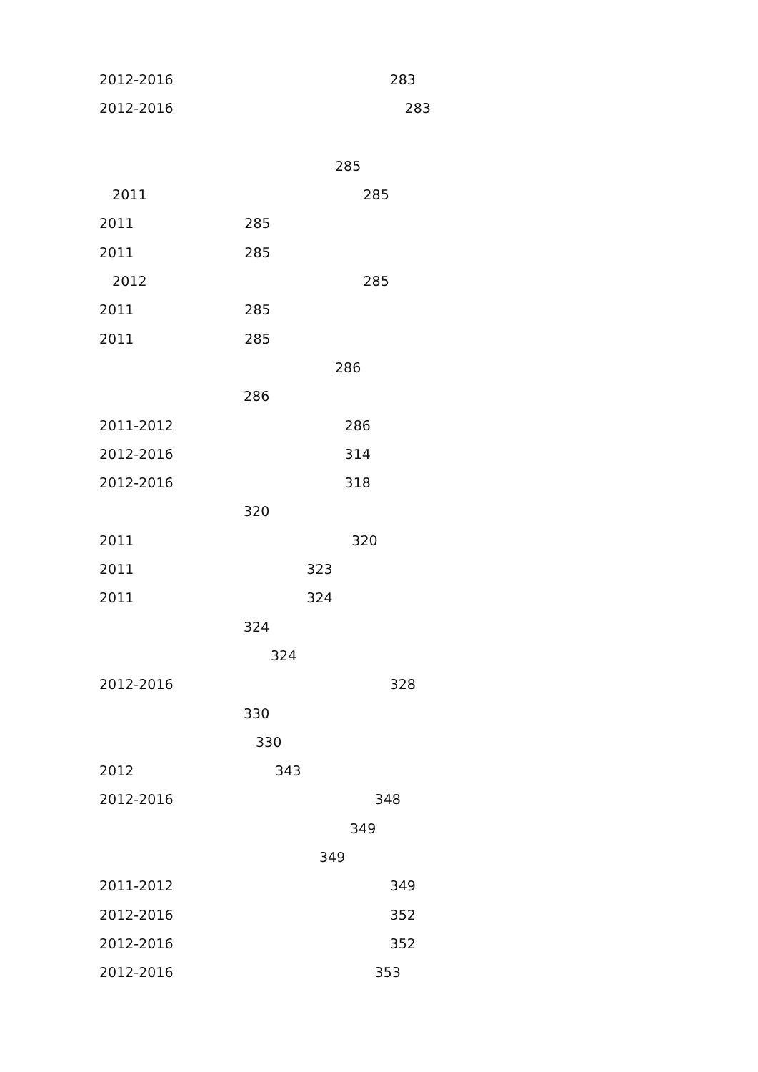2012-2016 283
2012-2016 283
285
2011 285
2011 285
2011 285
2012 285
2011 285
2011 285
286
286
2011-2012 286
2012-2016 314
2012-2016 318
320
2011 320
2011 323
2011 324
324
324
2012-2016 328
330
330
2012 343
2012-2016 348
349
349
2011-2012 349
2012-2016 352
2012-2016 352
2012-2016 353